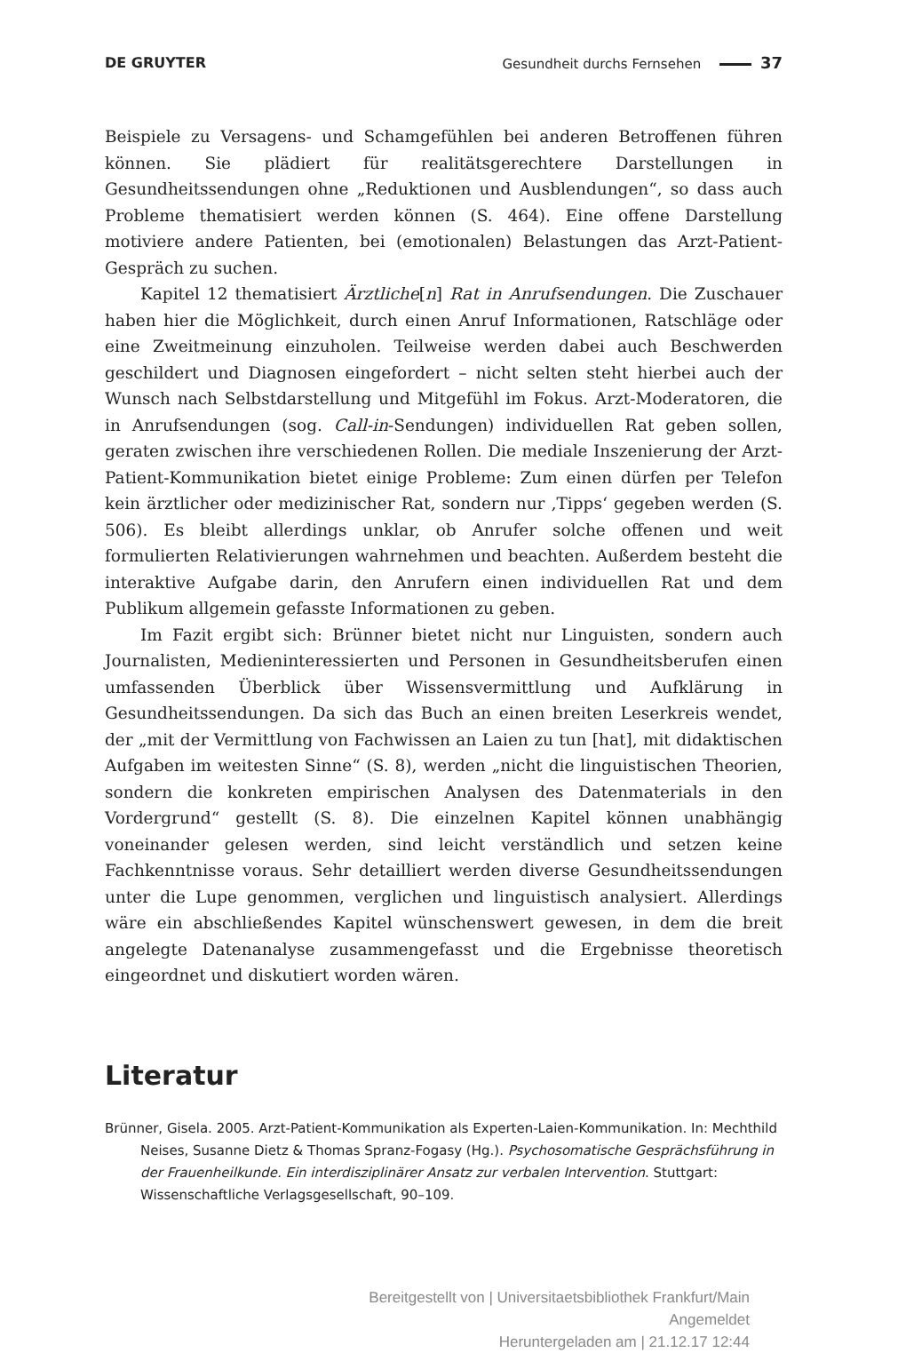DE GRUYTER Gesundheit durchs Fernsehen 37
Beispiele zu Versagens- und Schamgefühlen bei anderen Betroffenen führen können. Sie plädiert für realitätsgerechtere Darstellungen in Gesundheitssendungen ohne „Reduktionen und Ausblendungen“, so dass auch Probleme thematisiert werden können (S. 464). Eine offene Darstellung motiviere andere Patienten, bei (emotionalen) Belastungen das Arzt-Patient-Gespräch zu suchen.
Kapitel 12 thematisiert Ärztliche[n] Rat in Anrufsendungen. Die Zuschauer haben hier die Möglichkeit, durch einen Anruf Informationen, Ratschläge oder eine Zweitmeinung einzuholen. Teilweise werden dabei auch Beschwerden geschildert und Diagnosen eingefordert – nicht selten steht hierbei auch der Wunsch nach Selbstdarstellung und Mitgefühl im Fokus. Arzt-Moderatoren, die in Anrufsendungen (sog. Call-in-Sendungen) individuellen Rat geben sollen, geraten zwischen ihre verschiedenen Rollen. Die mediale Inszenierung der Arzt-Patient-Kommunikation bietet einige Probleme: Zum einen dürfen per Telefon kein ärztlicher oder medizinischer Rat, sondern nur ‚Tipps‘ gegeben werden (S. 506). Es bleibt allerdings unklar, ob Anrufer solche offenen und weit formulierten Relativierungen wahrnehmen und beachten. Außerdem besteht die interaktive Aufgabe darin, den Anrufern einen individuellen Rat und dem Publikum allgemein gefasste Informationen zu geben.
Im Fazit ergibt sich: Brünner bietet nicht nur Linguisten, sondern auch Journalisten, Medieninteressierten und Personen in Gesundheitsberufen einen umfassenden Überblick über Wissensvermittlung und Aufklärung in Gesundheitssendungen. Da sich das Buch an einen breiten Leserkreis wendet, der „mit der Vermittlung von Fachwissen an Laien zu tun [hat], mit didaktischen Aufgaben im weitesten Sinne“ (S. 8), werden „nicht die linguistischen Theorien, sondern die konkreten empirischen Analysen des Datenmaterials in den Vordergrund“ gestellt (S. 8). Die einzelnen Kapitel können unabhängig voneinander gelesen werden, sind leicht verständlich und setzen keine Fachkenntnisse voraus. Sehr detailliert werden diverse Gesundheitssendungen unter die Lupe genommen, verglichen und linguistisch analysiert. Allerdings wäre ein abschließendes Kapitel wünschenswert gewesen, in dem die breit angelegte Datenanalyse zusammengefasst und die Ergebnisse theoretisch eingeordnet und diskutiert worden wären.
Literatur
Brünner, Gisela. 2005. Arzt-Patient-Kommunikation als Experten-Laien-Kommunikation. In: Mechthild Neises, Susanne Dietz & Thomas Spranz-Fogasy (Hg.). Psychosomatische Gesprächsführung in der Frauenheilkunde. Ein interdisziplinärer Ansatz zur verbalen Intervention. Stuttgart: Wissenschaftliche Verlagsgesellschaft, 90–109.
Bereitgestellt von | Universitaetsbibliothek Frankfurt/Main
Angemeldet
Heruntergeladen am | 21.12.17 12:44